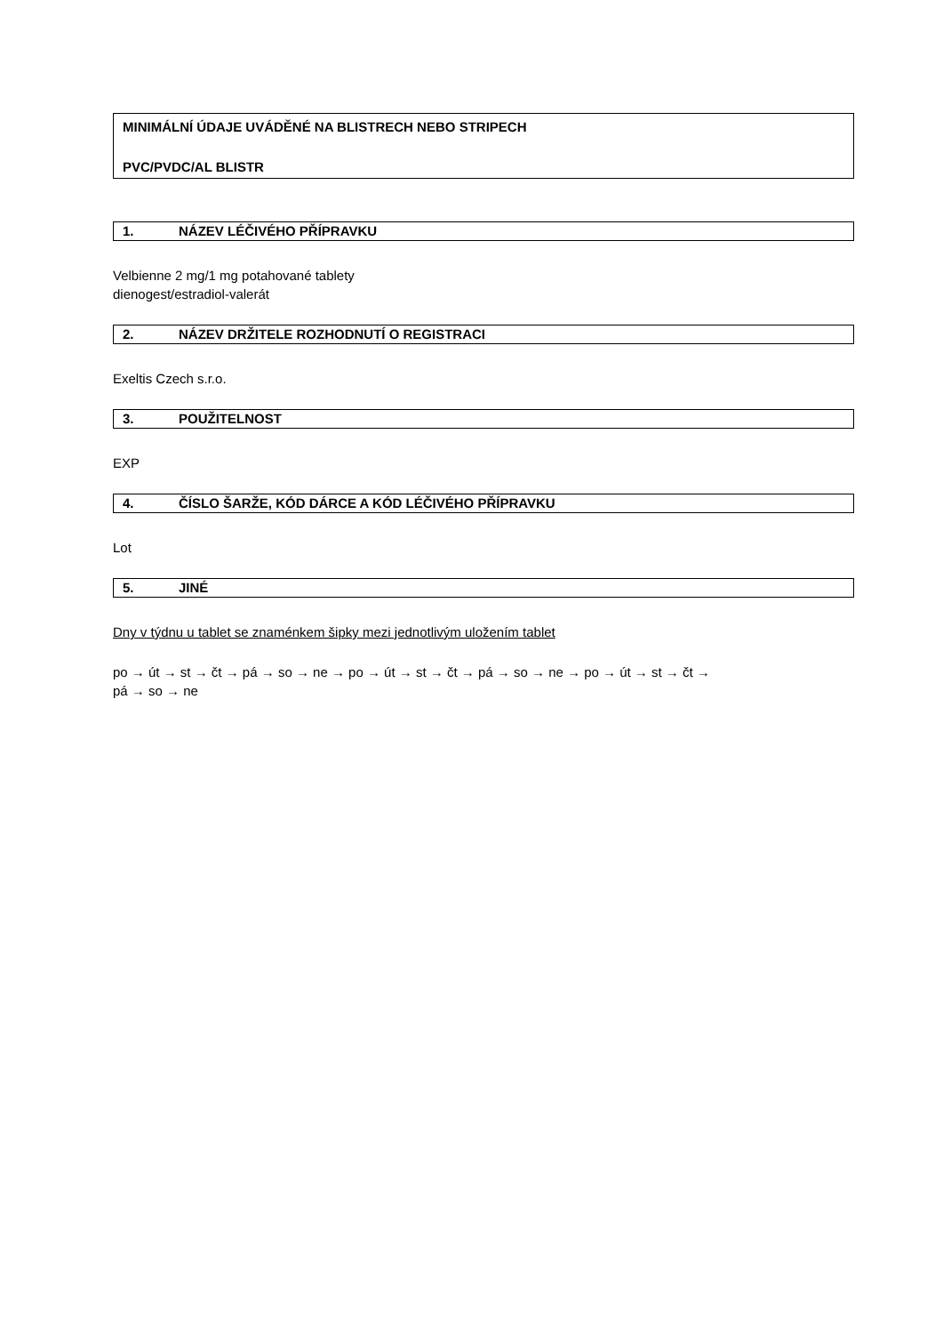MINIMÁLNÍ ÚDAJE UVÁDĚNÉ NA BLISTRECH NEBO STRIPECH
PVC/PVDC/AL BLISTR
1. NÁZEV LÉČIVÉHO PŘÍPRAVKU
Velbienne 2 mg/1 mg potahované tablety
dienogest/estradiol-valerát
2. NÁZEV DRŽITELE ROZHODNUTÍ O REGISTRACI
Exeltis Czech s.r.o.
3. POUŽITELNOST
EXP
4. ČÍSLO ŠARŽE, KÓD DÁRCE A KÓD LÉČIVÉHO PŘÍPRAVKU
Lot
5. JINÉ
Dny v týdnu u tablet se znaménkem šipky mezi jednotlivým uložením tablet
po → út → st → čt → pá → so → ne → po → út → st → čt → pá → so → ne → po → út → st → čt →
pá → so → ne